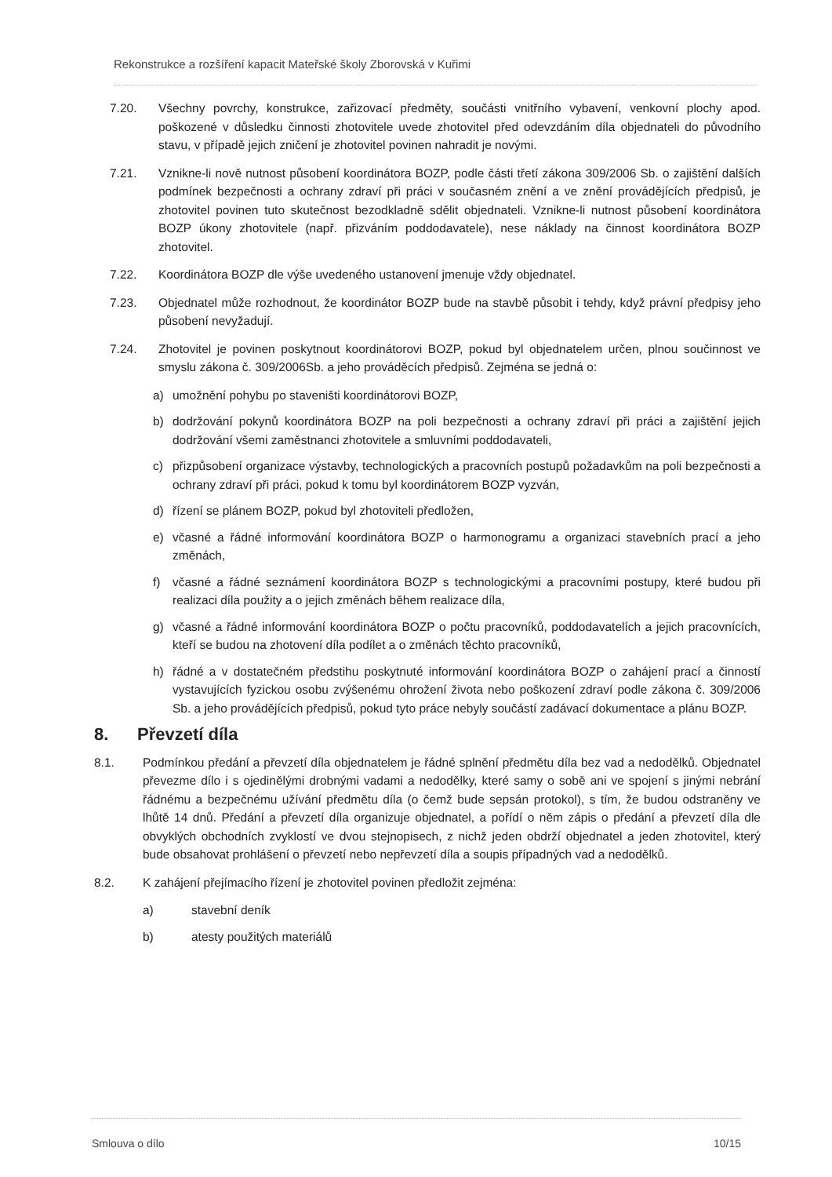Rekonstrukce a rozšíření kapacit Mateřské školy Zborovská v Kuřimi
7.20. Všechny povrchy, konstrukce, zařizovací předměty, součásti vnitřního vybavení, venkovní plochy apod. poškozené v důsledku činnosti zhotovitele uvede zhotovitel před odevzdáním díla objednateli do původního stavu, v případě jejich zničení je zhotovitel povinen nahradit je novými.
7.21. Vznikne-li nově nutnost působení koordinátora BOZP, podle části třetí zákona 309/2006 Sb. o zajištění dalších podmínek bezpečnosti a ochrany zdraví při práci v současném znění a ve znění provádějících předpisů, je zhotovitel povinen tuto skutečnost bezodkladně sdělit objednateli. Vznikne-li nutnost působení koordinátora BOZP úkony zhotovitele (např. přizváním poddodavatele), nese náklady na činnost koordinátora BOZP zhotovitel.
7.22. Koordinátora BOZP dle výše uvedeného ustanovení jmenuje vždy objednatel.
7.23. Objednatel může rozhodnout, že koordinátor BOZP bude na stavbě působit i tehdy, když právní předpisy jeho působení nevyžadují.
7.24. Zhotovitel je povinen poskytnout koordinátorovi BOZP, pokud byl objednatelem určen, plnou součinnost ve smyslu zákona č. 309/2006Sb. a jeho prováděcích předpisů. Zejména se jedná o:
a) umožnění pohybu po staveništi koordinátorovi BOZP,
b) dodržování pokynů koordinátora BOZP na poli bezpečnosti a ochrany zdraví při práci a zajištění jejich dodržování všemi zaměstnanci zhotovitele a smluvními poddodavateli,
c) přizpůsobení organizace výstavby, technologických a pracovních postupů požadavkům na poli bezpečnosti a ochrany zdraví při práci, pokud k tomu byl koordinátorem BOZP vyzván,
d) řízení se plánem BOZP, pokud byl zhotoviteli předložen,
e) včasné a řádné informování koordinátora BOZP o harmonogramu a organizaci stavebních prací a jeho změnách,
f) včasné a řádné seznámení koordinátora BOZP s technologickými a pracovními postupy, které budou při realizaci díla použity a o jejich změnách během realizace díla,
g) včasné a řádné informování koordinátora BOZP o počtu pracovníků, poddodavatelích a jejich pracovnících, kteří se budou na zhotovení díla podílet a o změnách těchto pracovníků,
h) řádné a v dostatečném předstihu poskytnuté informování koordinátora BOZP o zahájení prací a činností vystavujících fyzickou osobu zvýšenému ohrožení života nebo poškození zdraví podle zákona č. 309/2006 Sb. a jeho provádějících předpisů, pokud tyto práce nebyly součástí zadávací dokumentace a plánu BOZP.
8. Převzetí díla
8.1. Podmínkou předání a převzetí díla objednatelem je řádné splnění předmětu díla bez vad a nedodělků. Objednatel převezme dílo i s ojedinělými drobnými vadami a nedodělky, které samy o sobě ani ve spojení s jinými nebrání řádnému a bezpečnému užívání předmětu díla (o čemž bude sepsán protokol), s tím, že budou odstraněny ve lhůtě 14 dnů. Předání a převzetí díla organizuje objednatel, a pořídí o něm zápis o předání a převzetí díla dle obvyklých obchodních zvyklostí ve dvou stejnopisech, z nichž jeden obdrží objednatel a jeden zhotovitel, který bude obsahovat prohlášení o převzetí nebo nepřevzetí díla a soupis případných vad a nedodělků.
8.2. K zahájení přejímacího řízení je zhotovitel povinen předložit zejména:
a) stavební deník
b) atesty použitých materiálů
Smlouva o dílo 10/15